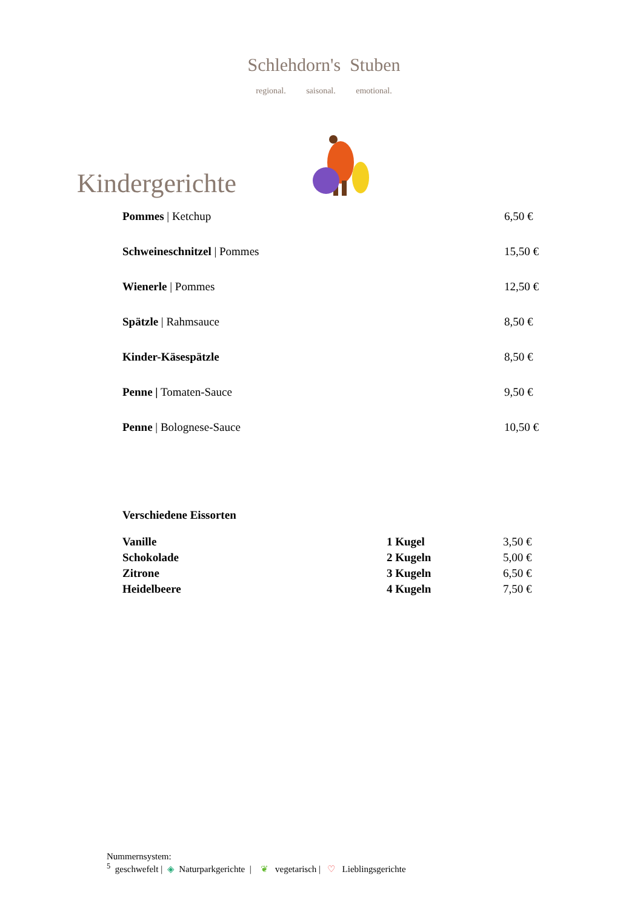Schlehdorn's Stuben
regional. saisonal. emotional.
Kindergerichte
| Pommes / Ketchup | 6,50 € |
| Schweineschnitzel / Pommes | 15,50 € |
| Wienerle / Pommes | 12,50 € |
| Spätzle / Rahmsauce | 8,50 € |
| Kinder-Käsespätzle | 8,50 € |
| Penne / Tomaten-Sauce | 9,50 € |
| Penne / Bolognese-Sauce | 10,50 € |
Verschiedene Eissorten
| Vanille | 1 Kugel | 3,50 € |
| Schokolade | 2 Kugeln | 5,00 € |
| Zitrone | 3 Kugeln | 6,50 € |
| Heidelbeere | 4 Kugeln | 7,50 € |
Nummernsystem:
<sup>5</sup> geschwefelt | ◈ Naturparkgerichte | ❦ vegetarisch | ♡ Lieblingsgerichte